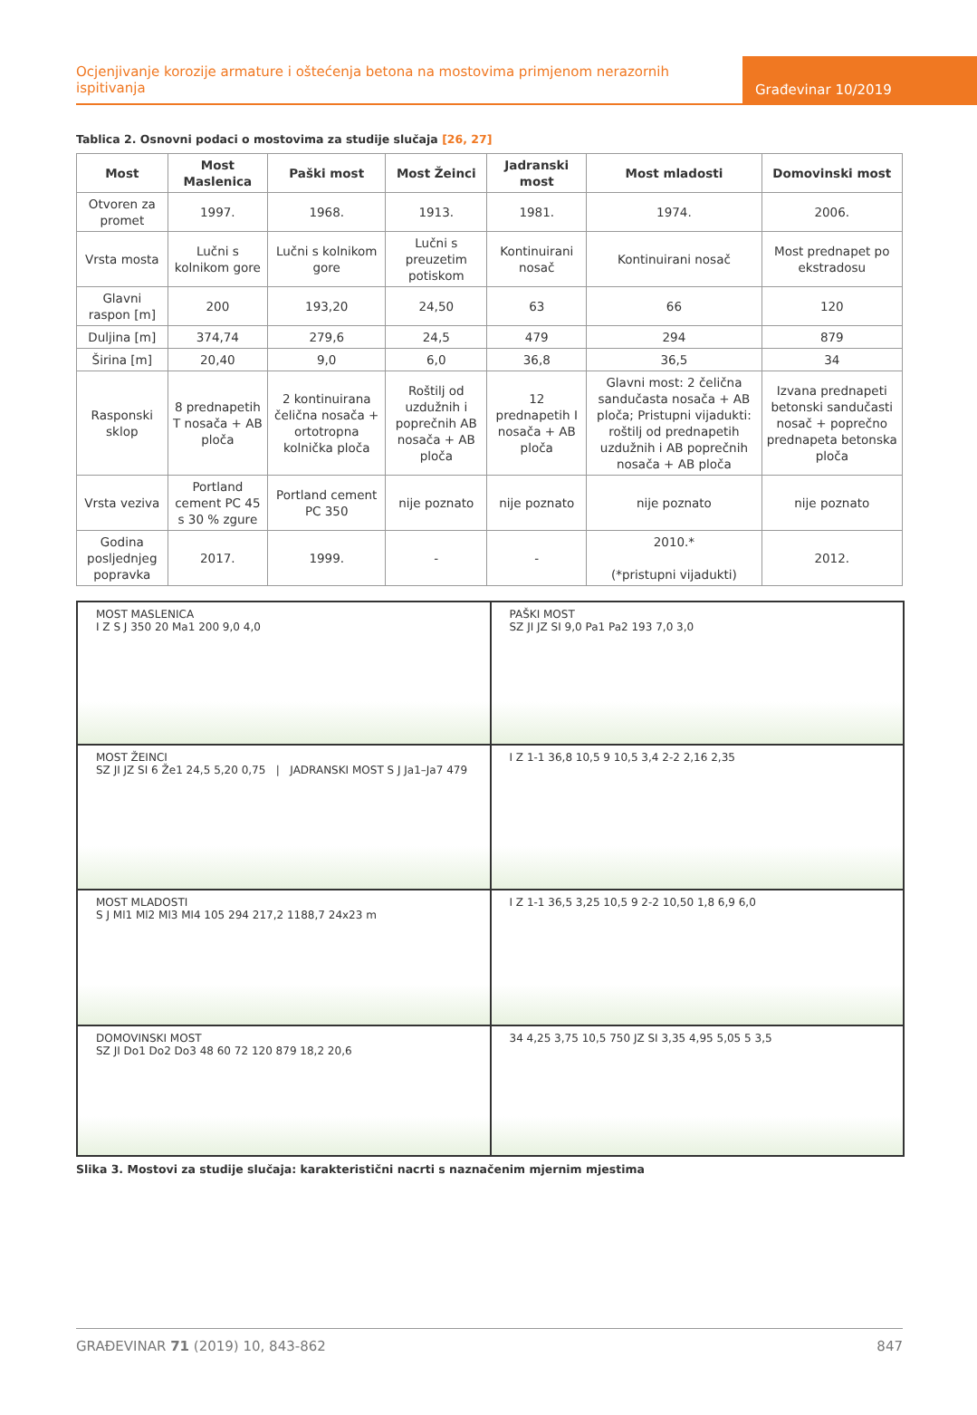Ocjenjivanje korozije armature i oštećenja betona na mostovima primjenom nerazornih ispitivanja
Građevinar 10/2019
Tablica 2. Osnovni podaci o mostovima za studije slučaja [26, 27]
| Most | Most Maslenica | Paški most | Most Žeinci | Jadranski most | Most mladosti | Domovinski most |
| --- | --- | --- | --- | --- | --- | --- |
| Otvoren za promet | 1997. | 1968. | 1913. | 1981. | 1974. | 2006. |
| Vrsta mosta | Lučni s kolnikom gore | Lučni s kolnikom gore | Lučni s preuzetim potiskom | Kontinuirani nosač | Kontinuirani nosač | Most prednapet po ekstradosu |
| Glavni raspon [m] | 200 | 193,20 | 24,50 | 63 | 66 | 120 |
| Duljina [m] | 374,74 | 279,6 | 24,5 | 479 | 294 | 879 |
| Širina [m] | 20,40 | 9,0 | 6,0 | 36,8 | 36,5 | 34 |
| Rasponski sklop | 8 prednapetih T nosača + AB ploča | 2 kontinuirana čelična nosača + ortotropna kolnička ploča | Roštilj od uzdužnih i poprečnih AB nosača + AB ploča | 12 prednapetih I nosača + AB ploča | Glavni most: 2 čelična sandučasta nosača + AB ploča; Pristupni vijadukti: roštilj od prednapetih uzdužnih i AB poprečnih nosača + AB ploča | Izvana prednapeti betonski sandučasti nosač + poprečno prednapeta betonska ploča |
| Vrsta veziva | Portland cement PC 45 s 30 % zgure | Portland cement PC 350 | nije poznato | nije poznato | nije poznato | nije poznato |
| Godina posljednjeg popravka | 2017. | 1999. | - | - | 2010.* (*pristupni vijadukti) | 2012. |
MOST MASLENICA
I Z S J 350 20 Ma1 200 9,0 4,0
PAŠKI MOST
SZ JI JZ SI 9,0 Pa1 Pa2 193 7,0 3,0
MOST ŽEINCI
SZ JI JZ SI 6 Že1 24,5 5,20 0,75 | JADRANSKI MOST S J Ja1–Ja7 479
I Z 1-1 36,8 10,5 9 10,5 3,4 2-2 2,16 2,35
MOST MLADOSTI
S J Ml1 Ml2 Ml3 Ml4 105 294 217,2 1188,7 24x23 m
I Z 1-1 36,5 3,25 10,5 9 2-2 10,50 1,8 6,9 6,0
DOMOVINSKI MOST
SZ JI Do1 Do2 Do3 48 60 72 120 879 18,2 20,6
34 4,25 3,75 10,5 750 JZ SI 3,35 4,95 5,05 5 3,5
Slika 3. Mostovi za studije slučaja: karakteristični nacrti s naznačenim mjernim mjestima
GRAĐEVINAR 71 (2019) 10, 843-862 847